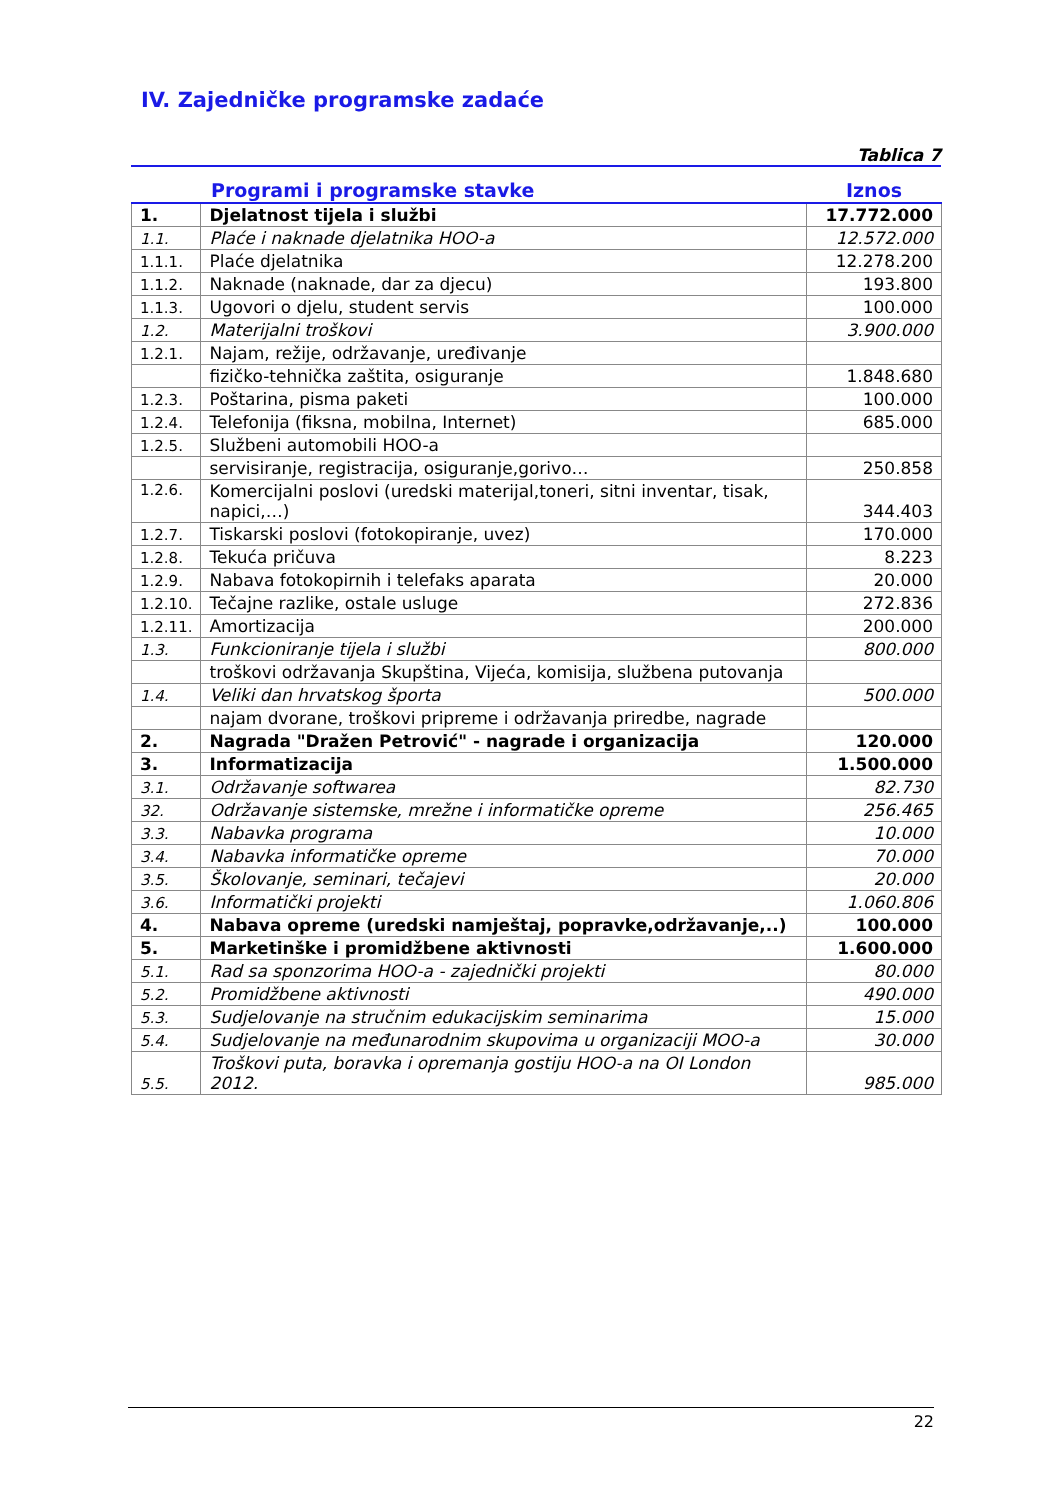IV. Zajedničke programske zadaće
Tablica 7
| | Programi i programske stavke | Iznos |
| --- | --- | --- |
| 1. | Djelatnost tijela i službi | 17.772.000 |
| 1.1. | Plaće i naknade djelatnika HOO-a | 12.572.000 |
| 1.1.1. | Plaće djelatnika | 12.278.200 |
| 1.1.2. | Naknade (naknade, dar za djecu) | 193.800 |
| 1.1.3. | Ugovori o djelu, student servis | 100.000 |
| 1.2. | Materijalni troškovi | 3.900.000 |
| 1.2.1. | Najam, režije, održavanje, uređivanje | |
| | fizičko-tehnička zaštita, osiguranje | 1.848.680 |
| 1.2.3. | Poštarina, pisma paketi | 100.000 |
| 1.2.4. | Telefonija (fiksna, mobilna, Internet) | 685.000 |
| 1.2.5. | Službeni automobili HOO-a | |
| | servisiranje, registracija, osiguranje,gorivo… | 250.858 |
| 1.2.6. | Komercijalni poslovi (uredski materijal,toneri, sitni inventar, tisak, napici,…) | 344.403 |
| 1.2.7. | Tiskarski poslovi (fotokopiranje, uvez) | 170.000 |
| 1.2.8. | Tekuća pričuva | 8.223 |
| 1.2.9. | Nabava fotokopirnih i telefaks aparata | 20.000 |
| 1.2.10. | Tečajne razlike, ostale usluge | 272.836 |
| 1.2.11. | Amortizacija | 200.000 |
| 1.3. | Funkcioniranje tijela i službi | 800.000 |
| | troškovi održavanja Skupština, Vijeća, komisija, službena putovanja | |
| 1.4. | Veliki dan hrvatskog športa | 500.000 |
| | najam dvorane, troškovi pripreme i održavanja priredbe, nagrade | |
| 2. | Nagrada "Dražen Petrović" - nagrade i organizacija | 120.000 |
| 3. | Informatizacija | 1.500.000 |
| 3.1. | Održavanje softwarea | 82.730 |
| 32. | Održavanje sistemske, mrežne i informatičke opreme | 256.465 |
| 3.3. | Nabavka programa | 10.000 |
| 3.4. | Nabavka informatičke opreme | 70.000 |
| 3.5. | Školovanje, seminari, tečajevi | 20.000 |
| 3.6. | Informatički projekti | 1.060.806 |
| 4. | Nabava opreme (uredski namještaj, popravke,održavanje,..) | 100.000 |
| 5. | Marketinške i promidžbene aktivnosti | 1.600.000 |
| 5.1. | Rad sa sponzorima HOO-a - zajednički projekti | 80.000 |
| 5.2. | Promidžbene aktivnosti | 490.000 |
| 5.3. | Sudjelovanje na stručnim edukacijskim seminarima | 15.000 |
| 5.4. | Sudjelovanje na međunarodnim skupovima u organizaciji MOO-a | 30.000 |
| 5.5. | Troškovi puta, boravka i opremanja gostiju HOO-a na OI London 2012. | 985.000 |
22